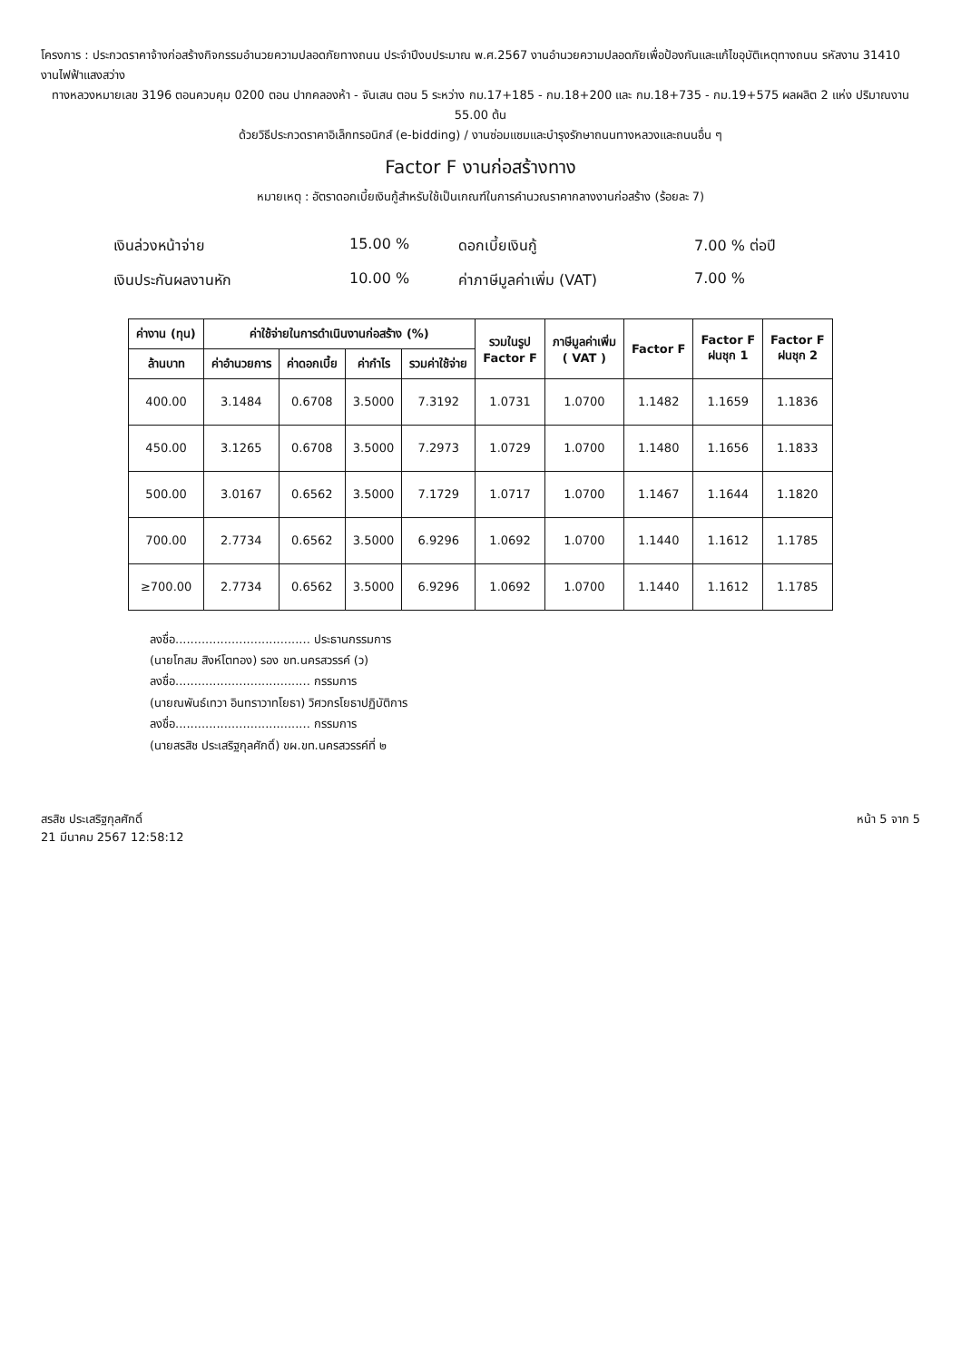โครงการ : ประกวดราคาจ้างก่อสร้างกิจกรรมอำนวยความปลอดภัยทางถนน ประจำปีงบประมาณ พ.ศ.2567 งานอำนวยความปลอดภัยเพื่อป้องกันและแก้ไขอุบัติเหตุทางถนน รหัสงาน 31410 งานไฟฟ้าแสงสว่าง
ทางหลวงหมายเลข 3196 ตอนควบคุม 0200 ตอน ปากคลองห้า - จันเสน ตอน 5 ระหว่าง กม.17+185 - กม.18+200 และ กม.18+735 - กม.19+575 ผลผลิต 2 แห่ง ปริมาณงาน 55.00 ต้น
ด้วยวิธีประกวดราคาอิเล็กทรอนิกส์ (e-bidding) / งานซ่อมแซมและบำรุงรักษาถนนทางหลวงและถนนอื่น ๆ
Factor F งานก่อสร้างทาง
หมายเหตุ : อัตราดอกเบี้ยเงินกู้สำหรับใช้เป็นเกณฑ์ในการคำนวณราคากลางงานก่อสร้าง (ร้อยละ 7)
เงินล่วงหน้าจ่าย
15.00 %
ดอกเบี้ยเงินกู้
7.00 % ต่อปี
เงินประกันผลงานหัก
10.00 %
ค่าภาษีมูลค่าเพิ่ม (VAT)
7.00 %
| ค่างาน (ทุน) | ค่าใช้จ่ายในการดำเนินงานก่อสร้าง (%) | | | | รวมในรูป Factor F | ภาษีมูลค่าเพิ่ม ( VAT ) | Factor F | Factor F ฝนชุก 1 | Factor F ฝนชุก 2 |
| --- | --- | --- | --- | --- | --- | --- | --- | --- | --- |
| ล้านบาท | ค่าอำนวยการ | ค่าดอกเบี้ย | ค่ากำไร | รวมค่าใช้จ่าย | | | | | |
| 400.00 | 3.1484 | 0.6708 | 3.5000 | 7.3192 | 1.0731 | 1.0700 | 1.1482 | 1.1659 | 1.1836 |
| 450.00 | 3.1265 | 0.6708 | 3.5000 | 7.2973 | 1.0729 | 1.0700 | 1.1480 | 1.1656 | 1.1833 |
| 500.00 | 3.0167 | 0.6562 | 3.5000 | 7.1729 | 1.0717 | 1.0700 | 1.1467 | 1.1644 | 1.1820 |
| 700.00 | 2.7734 | 0.6562 | 3.5000 | 6.9296 | 1.0692 | 1.0700 | 1.1440 | 1.1612 | 1.1785 |
| ≥700.00 | 2.7734 | 0.6562 | 3.5000 | 6.9296 | 1.0692 | 1.0700 | 1.1440 | 1.1612 | 1.1785 |
ลงชื่อ.................................... ประธานกรรมการ
(นายโกสม สิงห์โตทอง) รอง ขท.นครสวรรค์ (ว)
ลงชื่อ.................................... กรรมการ
(นายณพันธ์เทวา อินทราวาทโยธา) วิศวกรโยธาปฏิบัติการ
ลงชื่อ.................................... กรรมการ
(นายสรสิช ประเสริฐกุลศักดิ์) ขผ.ขท.นครสวรรค์ที่ ๒
สรสิช ประเสริฐกุลศักดิ์
21 มีนาคม 2567 12:58:12
หน้า 5 จาก 5